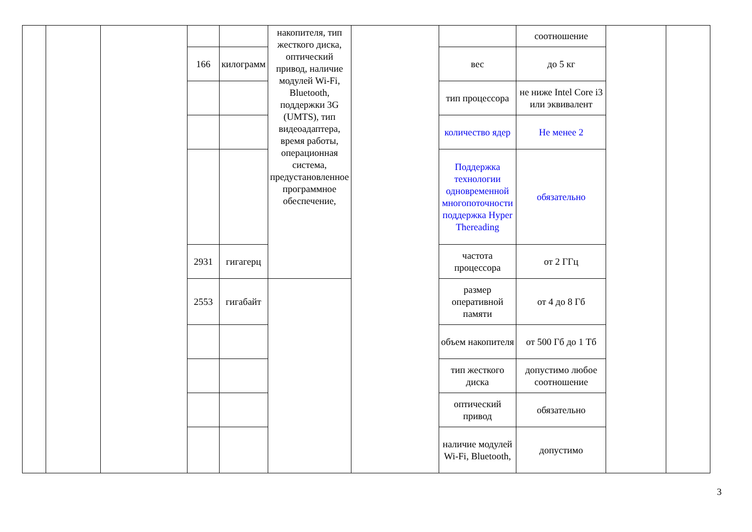| | | | | | накопителя, тип жесткого диска, оптический привод, наличие модулей Wi-Fi, Bluetooth, поддержки 3G (UMTS), тип видеоадаптера, время работы, операционная система, предустановленное программное обеспечение, | | | соотношение | | |
| | | | 166 | килограмм | | | вес | до 5 кг | | |
| | | | | | | | тип процессора | не ниже Intel Core i3 или эквивалент | | |
| | | | | | | | количество ядер | Не менее 2 | | |
| | | | | | | | Поддержка технологии одновременной многопоточности поддержка Hyper Thereading | обязательно | | |
| | | | 2931 | гигагерц | | | частота процессора | от 2 ГГц | | |
| | | | 2553 | гигабайт | | | размер оперативной памяти | от 4 до 8 Гб | | |
| | | | | | | | объем накопителя | от 500 Гб до 1 Тб | | |
| | | | | | | | тип жесткого диска | допустимо любое соотношение | | |
| | | | | | | | оптический привод | обязательно | | |
| | | | | | | | наличие модулей Wi-Fi, Bluetooth, | допустимо | | |
3